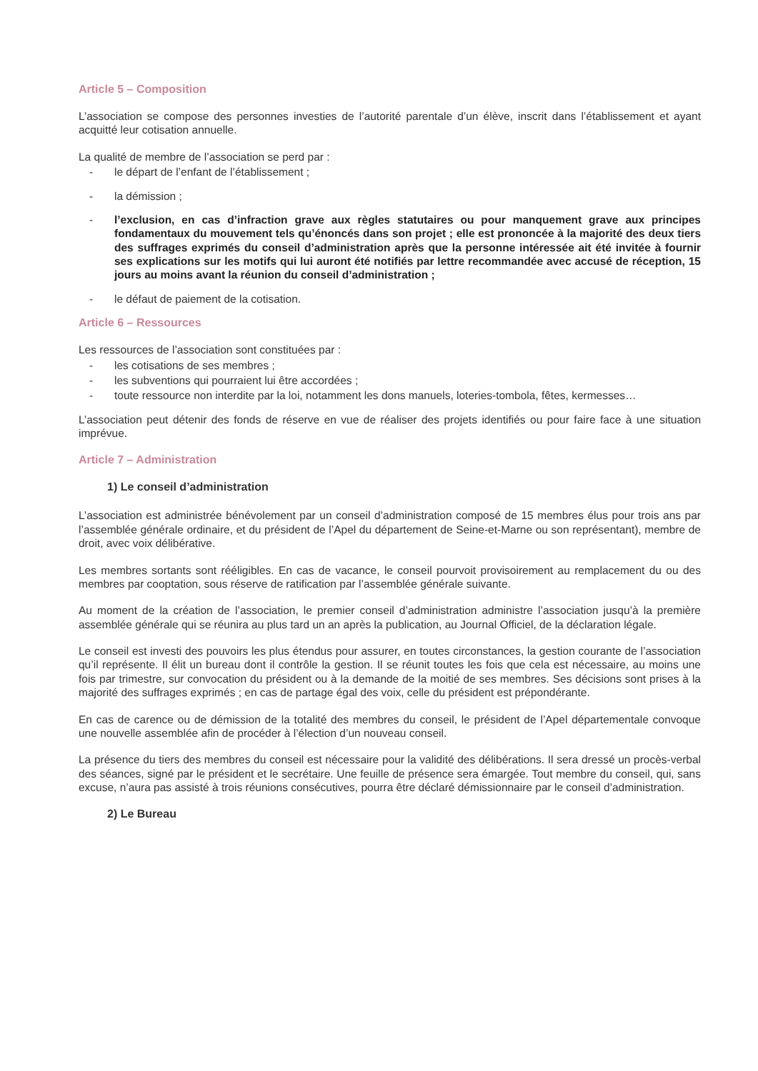Article 5 – Composition
L’association se compose des personnes investies de l’autorité parentale d’un élève, inscrit dans l’établissement et ayant acquitté leur cotisation annuelle.
La qualité de membre de l’association se perd par :
- le départ de l’enfant de l’établissement ;
- la démission ;
- l’exclusion, en cas d’infraction grave aux règles statutaires ou pour manquement grave aux principes fondamentaux du mouvement tels qu’énoncés dans son projet ; elle est prononcée à la majorité des deux tiers des suffrages exprimés du conseil d’administration après que la personne intéressée ait été invitée à fournir ses explications sur les motifs qui lui auront été notifiés par lettre recommandée avec accusé de réception, 15 jours au moins avant la réunion du conseil d’administration ;
- le défaut de paiement de la cotisation.
Article 6 – Ressources
Les ressources de l’association sont constituées par :
- les cotisations de ses membres ;
- les subventions qui pourraient lui être accordées ;
- toute ressource non interdite par la loi, notamment les dons manuels, loteries-tombola, fêtes, kermesses…
L’association peut détenir des fonds de réserve en vue de réaliser des projets identifiés ou pour faire face à une situation imprévue.
Article 7 – Administration
1) Le conseil d’administration
L’association est administrée bénévolement par un conseil d’administration composé de 15 membres élus pour trois ans par l’assemblée générale ordinaire, et du président de l’Apel du département de Seine-et-Marne ou son représentant), membre de droit, avec voix délibérative.
Les membres sortants sont rééligibles. En cas de vacance, le conseil pourvoit provisoirement au remplacement du ou des membres par cooptation, sous réserve de ratification par l’assemblée générale suivante.
Au moment de la création de l’association, le premier conseil d’administration administre l’association jusqu’à la première assemblée générale qui se réunira au plus tard un an après la publication, au Journal Officiel, de la déclaration légale.
Le conseil est investi des pouvoirs les plus étendus pour assurer, en toutes circonstances, la gestion courante de l’association qu’il représente. Il élit un bureau dont il contrôle la gestion. Il se réunit toutes les fois que cela est nécessaire, au moins une fois par trimestre, sur convocation du président ou à la demande de la moitié de ses membres. Ses décisions sont prises à la majorité des suffrages exprimés ; en cas de partage égal des voix, celle du président est prépondérante.
En cas de carence ou de démission de la totalité des membres du conseil, le président de l’Apel départementale convoque une nouvelle assemblée afin de procéder à l’élection d’un nouveau conseil.
La présence du tiers des membres du conseil est nécessaire pour la validité des délibérations. Il sera dressé un procès-verbal des séances, signé par le président et le secrétaire. Une feuille de présence sera émargée. Tout membre du conseil, qui, sans excuse, n’aura pas assisté à trois réunions consécutives, pourra être déclaré démissionnaire par le conseil d’administration.
2) Le Bureau